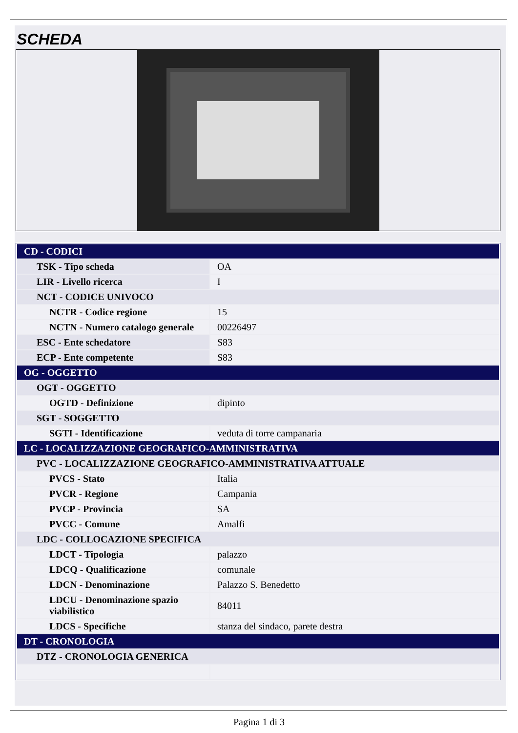SCHEDA
| CD - CODICI | |
| TSK - Tipo scheda | OA |
| LIR - Livello ricerca | I |
| NCT - CODICE UNIVOCO | |
| NCTR - Codice regione | 15 |
| NCTN - Numero catalogo generale | 00226497 |
| ESC - Ente schedatore | S83 |
| ECP - Ente competente | S83 |
| OG - OGGETTO | |
| OGT - OGGETTO | |
| OGTD - Definizione | dipinto |
| SGT - SOGGETTO | |
| SGTI - Identificazione | veduta di torre campanaria |
| LC - LOCALIZZAZIONE GEOGRAFICO-AMMINISTRATIVA | |
| PVC - LOCALIZZAZIONE GEOGRAFICO-AMMINISTRATIVA ATTUALE | |
| PVCS - Stato | Italia |
| PVCR - Regione | Campania |
| PVCP - Provincia | SA |
| PVCC - Comune | Amalfi |
| LDC - COLLOCAZIONE SPECIFICA | |
| LDCT - Tipologia | palazzo |
| LDCQ - Qualificazione | comunale |
| LDCN - Denominazione | Palazzo S. Benedetto |
| LDCU - Denominazione spazio viabilistico | 84011 |
| LDCS - Specifiche | stanza del sindaco, parete destra |
| DT - CRONOLOGIA | |
| DTZ - CRONOLOGIA GENERICA | |
Pagina 1 di 3